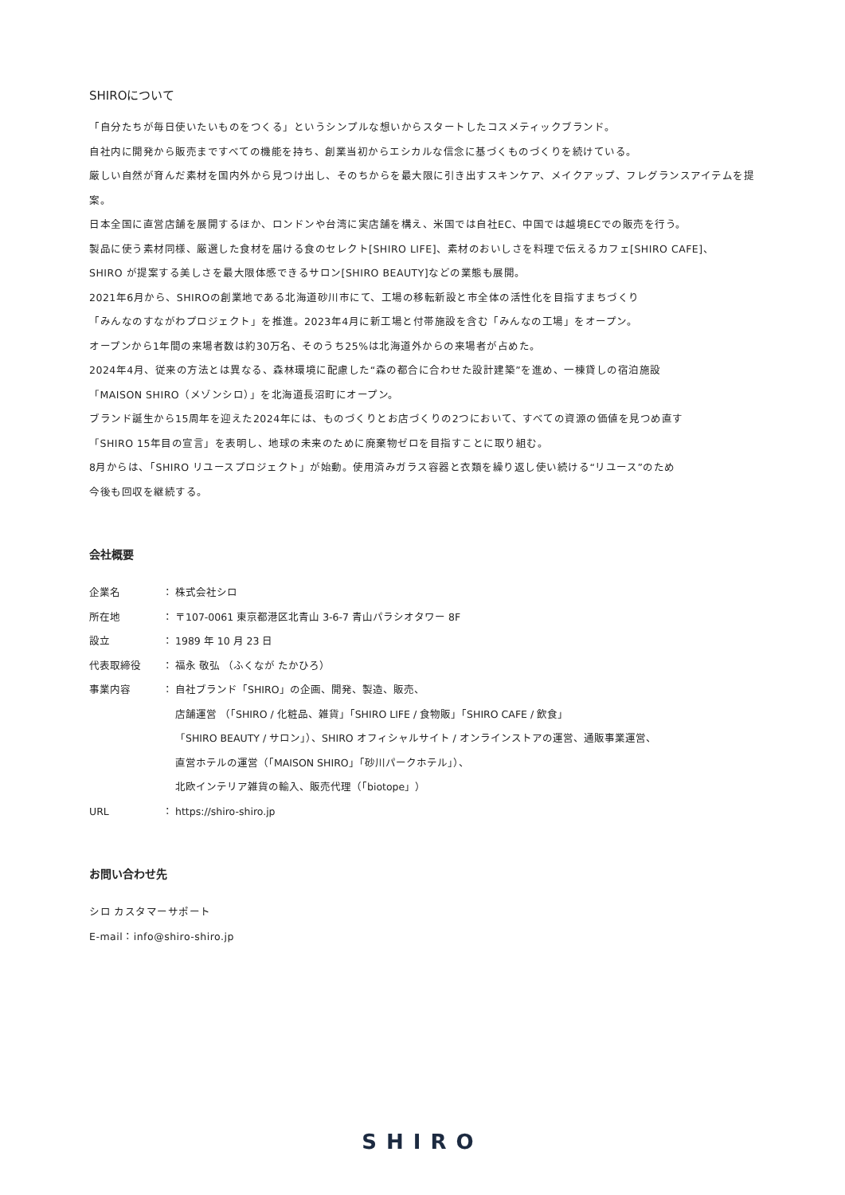SHIROについて
「自分たちが毎日使いたいものをつくる」というシンプルな想いからスタートしたコスメティックブランド。
自社内に開発から販売まですべての機能を持ち、創業当初からエシカルな信念に基づくものづくりを続けている。
厳しい自然が育んだ素材を国内外から見つけ出し、そのちからを最大限に引き出すスキンケア、メイクアップ、フレグランスアイテムを提案。
日本全国に直営店舗を展開するほか、ロンドンや台湾に実店舗を構え、米国では自社EC、中国では越境ECでの販売を行う。
製品に使う素材同様、厳選した食材を届ける食のセレクト[SHIRO LIFE]、素材のおいしさを料理で伝えるカフェ[SHIRO CAFE]、
SHIRO が提案する美しさを最大限体感できるサロン[SHIRO BEAUTY]などの業態も展開。
2021年6月から、SHIROの創業地である北海道砂川市にて、工場の移転新設と市全体の活性化を目指すまちづくり
「みんなのすながわプロジェクト」を推進。2023年4月に新工場と付帯施設を含む「みんなの工場」をオープン。
オープンから1年間の来場者数は約30万名、そのうち25%は北海道外からの来場者が占めた。
2024年4月、従来の方法とは異なる、森林環境に配慮した“森の都合に合わせた設計建築”を進め、一棟貸しの宿泊施設
「MAISON SHIRO（メゾンシロ）」を北海道長沼町にオープン。
ブランド誕生から15周年を迎えた2024年には、ものづくりとお店づくりの2つにおいて、すべての資源の価値を見つめ直す
「SHIRO 15年目の宣言」を表明し、地球の未来のために廃棄物ゼロを目指すことに取り組む。
8月からは、「SHIRO リユースプロジェクト」が始動。使用済みガラス容器と衣類を繰り返し使い続ける“リユース”のため
今後も回収を継続する。
会社概要
企業名 ： 株式会社シロ
所在地 ： 〒107-0061 東京都港区北青山 3-6-7 青山パラシオタワー 8F
設立 ： 1989 年 10 月 23 日
代表取締役 ： 福永 敬弘 （ふくなが たかひろ）
事業内容 ： 自社ブランド「SHIRO」の企画、開発、製造、販売、
店舗運営 （「SHIRO / 化粧品、雑貨」「SHIRO LIFE / 食物販」「SHIRO CAFE / 飲食」
「SHIRO BEAUTY / サロン」）、SHIRO オフィシャルサイト / オンラインストアの運営、通販事業運営、
直営ホテルの運営（「MAISON SHIRO」「砂川パークホテル」）、
北欧インテリア雑貨の輸入、販売代理（「biotope」）
URL ： https://shiro-shiro.jp
お問い合わせ先
シロ カスタマーサポート
E-mail：info@shiro-shiro.jp
SHIRO